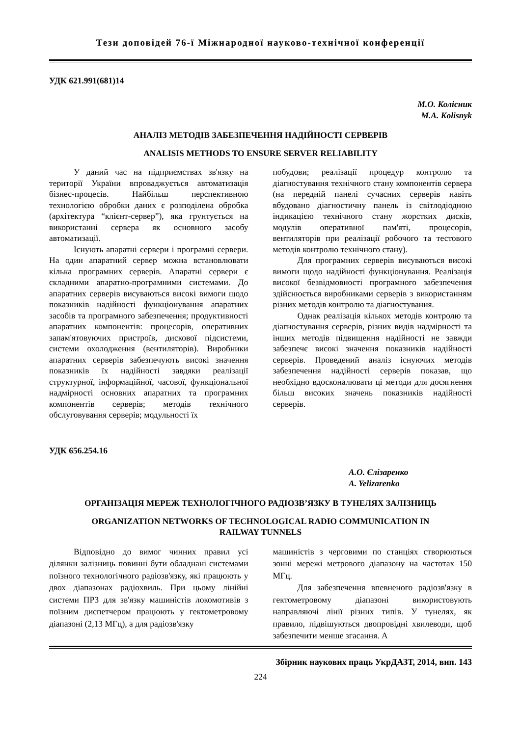Тези доповідей 76-ї Міжнародної науково-технічної конференції
УДК 621.991(681)14
М.О. Колісник
M.A. Kolisnyk
АНАЛІЗ МЕТОДІВ ЗАБЕЗПЕЧЕННЯ НАДІЙНОСТІ СЕРВЕРІВ
ANALISIS METHODS TO ENSURE SERVER RELIABILITY
У даний час на підприємствах зв'язку на території України впроваджується автоматизація бізнес-процесів. Найбільш перспективною технологією обробки даних є розподілена обробка (архітектура “клієнт-сервер”), яка грунтується на використанні сервера як основного засобу автоматизації.
Існують апаратні сервери і програмні сервери. На один апаратний сервер можна встановлювати кілька програмних серверів. Апаратні сервери є складними апаратно-програмними системами. До апаратних серверів висуваються високі вимоги щодо показників надійності функціонування апаратних засобів та програмного забезпечення; продуктивності апаратних компонентів: процесорів, оперативних запам'ятовуючих пристроїв, дискової підсистеми, системи охолодження (вентиляторів). Виробники апаратних серверів забезпечують високі значення показників їх надійності завдяки реалізації структурної, інформаційної, часової, функціональної надмірності основних апаратних та програмних компонентів серверів; методів технічного обслуговування серверів; модульності їх
побудови; реалізації процедур контролю та діагностування технічного стану компонентів сервера (на передній панелі сучасних серверів навіть вбудовано діагностичну панель із світлодіодною індикацією технічного стану жорстких дисків, модулів оперативної пам'яті, процесорів, вентиляторів при реалізації робочого та тестового методів контролю технічного стану).
Для програмних серверів висуваються високі вимоги щодо надійності функціонування. Реалізація високої безвідмовності програмного забезпечення здійснюється виробниками серверів з використанням різних методів контролю та діагностування.
Однак реалізація кількох методів контролю та діагностування серверів, різних видів надмірності та інших методів підвищення надійності не завжди забезпечє високі значення показників надійності серверів. Проведений аналіз існуючих методів забезпечення надійності серверів показав, що необхідно вдосконалювати ці методи для досягнення більш високих значень показників надійності серверів.
УДК 656.254.16
А.О. Єлізаренко
A. Yelizarenko
ОРГАНІЗАЦІЯ МЕРЕЖ ТЕХНОЛОГІЧНОГО РАДІОЗВ’ЯЗКУ В ТУНЕЛЯХ ЗАЛІЗНИЦЬ
ORGANIZATION NETWORKS OF TECHNOLOGICAL RADIO COMMUNICATION IN
RAILWAY TUNNELS
Відповідно до вимог чинних правил усі ділянки залізниць повинні бути обладнані системами поїзного технологічного радіозв'язку, які працюють у двох діапазонах радіохвиль. При цьому лінійні системи ПРЗ для зв'язку машиністів локомотивів з поїзним диспетчером працюють у гектометровому діапазоні (2,13 МГц), а для радіозв'язку
машиністів з черговими по станціях створюються зонні мережі метрового діапазону на частотах 150 МГц.
Для забезпечення впевненого радіозв'язку в гектометровому діапазоні використовують направляючі лінії різних типів. У тунелях, як правило, підвішуються двопровідні хвилеводи, щоб забезпечити менше згасання. А
Збірник наукових праць УкрДАЗТ, 2014, вип. 143
224